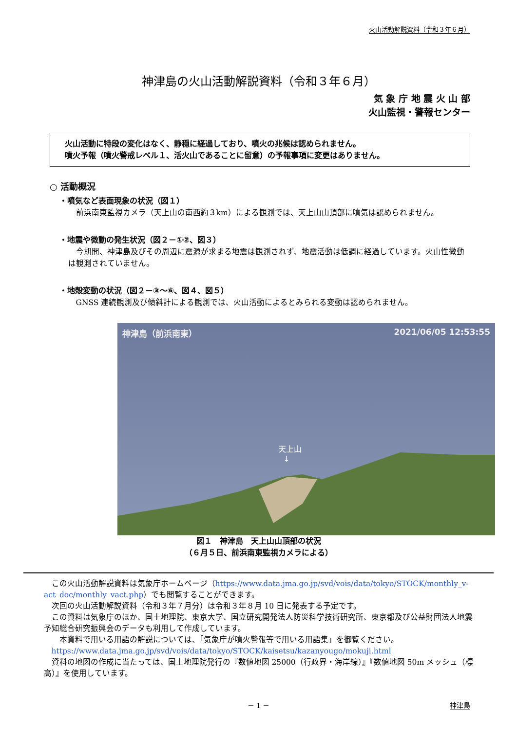火山活動解説資料（令和３年６月）
神津島の火山活動解説資料（令和３年６月）
気 象 庁 地 震 火 山 部
火山監視・警報センター
火山活動に特段の変化はなく、静穏に経過しており、噴火の兆候は認められません。
噴火予報（噴火警戒レベル１、活火山であることに留意）の予報事項に変更はありません。
○ 活動概況
・噴気など表面現象の状況（図１）
前浜南東監視カメラ（天上山の南西約３km）による観測では、天上山山頂部に噴気は認められません。
・地震や微動の発生状況（図２－①②、図３）
今期間、神津島及びその周辺に震源が求まる地震は観測されず、地震活動は低調に経過しています。火山性微動は観測されていません。
・地殻変動の状況（図２－③～⑥、図４、図５）
GNSS 連続観測及び傾斜計による観測では、火山活動によるとみられる変動は認められません。
神津島（前浜南東） 2021/06/05 12:53:55
天上山
↓
図１　神津島　天上山山頂部の状況
（６月５日、前浜南東監視カメラによる）
この火山活動解説資料は気象庁ホームページ（https://www.data.jma.go.jp/svd/vois/data/tokyo/STOCK/monthly_v-act_doc/monthly_vact.php）でも閲覧することができます。
次回の火山活動解説資料（令和３年７月分）は令和３年８月 10 日に発表する予定です。
この資料は気象庁のほか、国土地理院、東京大学、国立研究開発法人防災科学技術研究所、東京都及び公益財団法人地震予知総合研究振興会のデータも利用して作成しています。
　本資料で用いる用語の解説については、「気象庁が噴火警報等で用いる用語集」を御覧ください。
https://www.data.jma.go.jp/svd/vois/data/tokyo/STOCK/kaisetsu/kazanyougo/mokuji.html
資料の地図の作成に当たっては、国土地理院発行の『数値地図 25000（行政界・海岸線）』『数値地図 50m メッシュ（標高）』を使用しています。
－ 1 － 神津島